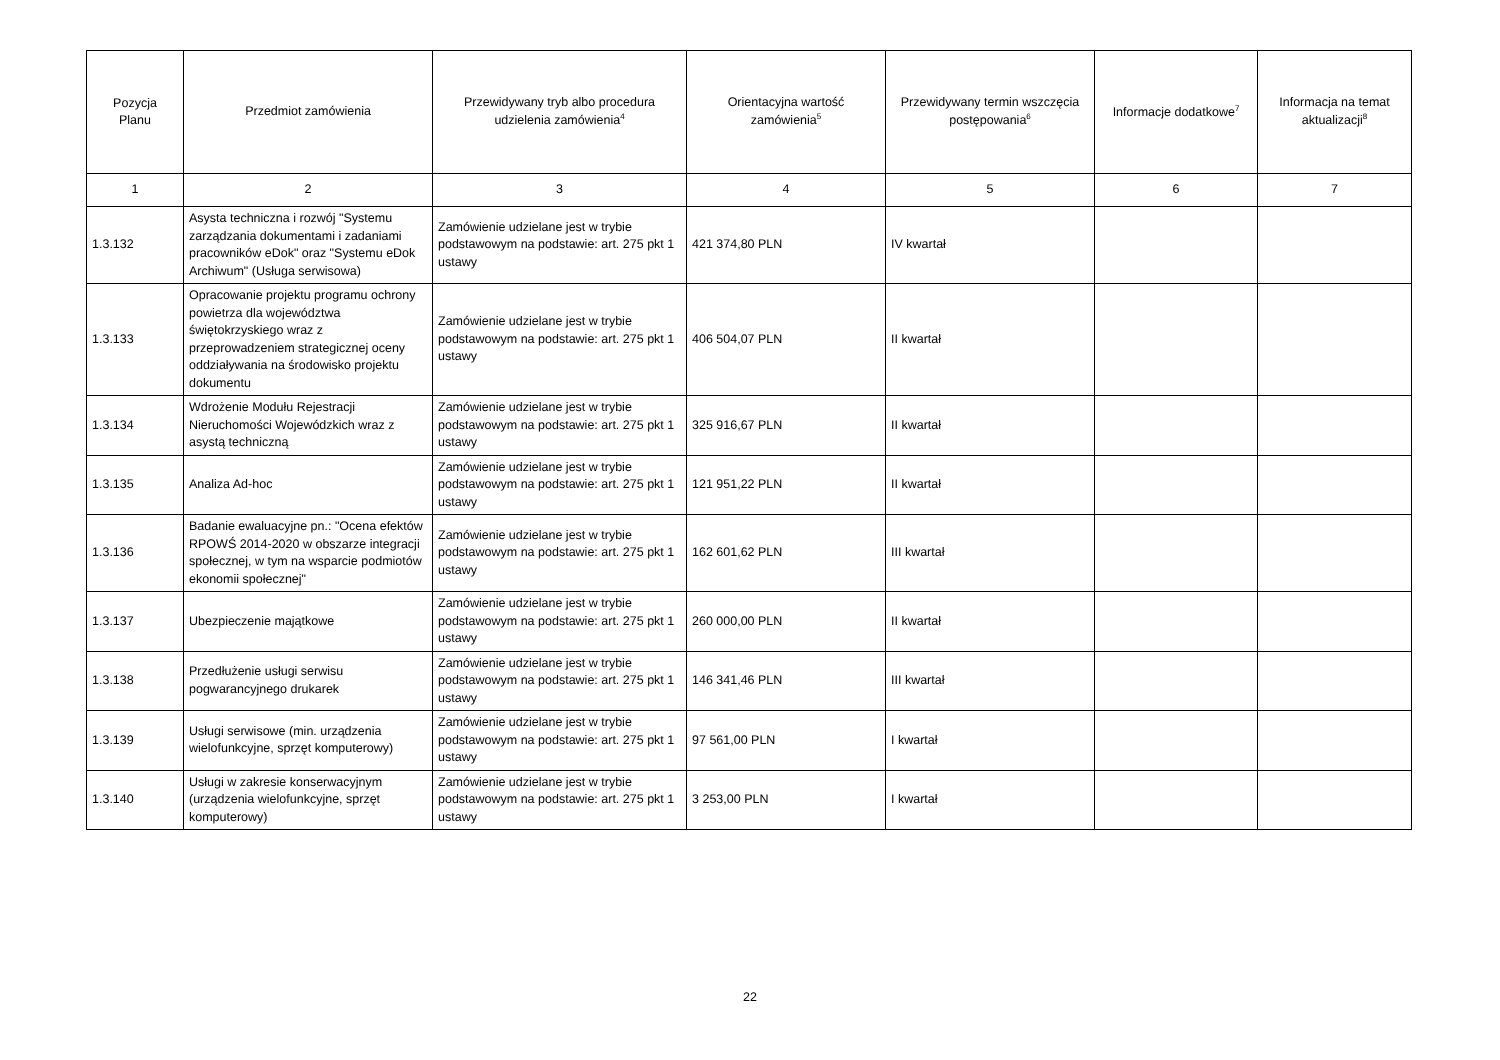| Pozycja Planu | Przedmiot zamówienia | Przewidywany tryb albo procedura udzielenia zamówienia<sup>4</sup> | Orientacyjna wartość zamówienia<sup>5</sup> | Przewidywany termin wszczęcia postępowania<sup>6</sup> | Informacje dodatkowe<sup>7</sup> | Informacja na temat aktualizacji<sup>8</sup> |
| --- | --- | --- | --- | --- | --- | --- |
| 1 | 2 | 3 | 4 | 5 | 6 | 7 |
| 1.3.132 | Asysta techniczna i rozwój "Systemu zarządzania dokumentami i zadaniami pracowników eDok" oraz "Systemu eDok Archiwum" (Usługa serwisowa) | Zamówienie udzielane jest w trybie podstawowym na podstawie: art. 275 pkt 1 ustawy | 421 374,80 PLN | IV kwartał | | |
| 1.3.133 | Opracowanie projektu programu ochrony powietrza dla województwa świętokrzyskiego wraz z przeprowadzeniem strategicznej oceny oddziaływania na środowisko projektu dokumentu | Zamówienie udzielane jest w trybie podstawowym na podstawie: art. 275 pkt 1 ustawy | 406 504,07 PLN | II kwartał | | |
| 1.3.134 | Wdrożenie Modułu Rejestracji Nieruchomości Wojewódzkich wraz z asystą techniczną | Zamówienie udzielane jest w trybie podstawowym na podstawie: art. 275 pkt 1 ustawy | 325 916,67 PLN | II kwartał | | |
| 1.3.135 | Analiza Ad-hoc | Zamówienie udzielane jest w trybie podstawowym na podstawie: art. 275 pkt 1 ustawy | 121 951,22 PLN | II kwartał | | |
| 1.3.136 | Badanie ewaluacyjne pn.: "Ocena efektów RPOWŚ 2014-2020 w obszarze integracji społecznej, w tym na wsparcie podmiotów ekonomii społecznej" | Zamówienie udzielane jest w trybie podstawowym na podstawie: art. 275 pkt 1 ustawy | 162 601,62 PLN | III kwartał | | |
| 1.3.137 | Ubezpieczenie majątkowe | Zamówienie udzielane jest w trybie podstawowym na podstawie: art. 275 pkt 1 ustawy | 260 000,00 PLN | II kwartał | | |
| 1.3.138 | Przedłużenie usługi serwisu pogwarancyjnego drukarek | Zamówienie udzielane jest w trybie podstawowym na podstawie: art. 275 pkt 1 ustawy | 146 341,46 PLN | III kwartał | | |
| 1.3.139 | Usługi serwisowe (min. urządzenia wielofunkcyjne, sprzęt komputerowy) | Zamówienie udzielane jest w trybie podstawowym na podstawie: art. 275 pkt 1 ustawy | 97 561,00 PLN | I kwartał | | |
| 1.3.140 | Usługi w zakresie konserwacyjnym (urządzenia wielofunkcyjne, sprzęt komputerowy) | Zamówienie udzielane jest w trybie podstawowym na podstawie: art. 275 pkt 1 ustawy | 3 253,00 PLN | I kwartał | | |
22